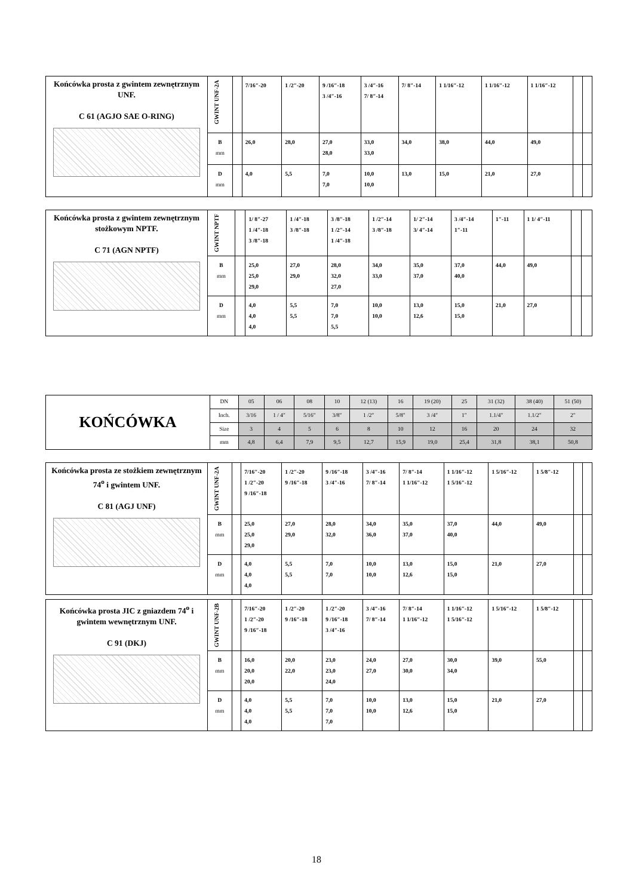| Końcówka prosta z gwintem zewnętrznym UNF. C 61 (AGJO SAE O-RING) | GWINT UNF-2A | | 7/16″-20 | 1 /2″-20 | 9 /16″-18 3 /4″-16 | 3 /4″-16 7/ 8″-14 | 7/ 8″-14 | 1 1/16″-12 | 1 1/16″-12 | 1 1/16″-12 | | |
| | B mm | | 26,0 | 28,0 | 27,0 28,0 | 33,0 33,0 | 34,0 | 38,0 | 44,0 | 49,0 | | |
| | D mm | | 4,0 | 5,5 | 7,0 7,0 | 10,0 10,0 | 13,0 | 15,0 | 21,0 | 27,0 | | |
| Końcówka prosta z gwintem zewnętrznym stożkowym NPTF. C 71 (AGN NPTF) | GWINT NPTF | | 1/ 8″-27 1 /4″-18 3 /8″-18 | 1 /4″-18 3 /8″-18 | 3 /8″-18 1 /2″-14 1 /4″-18 | 1 /2″-14 3 /8″-18 | 1/ 2″-14 3/ 4″-14 | 3 /4″-14 1″-11 | 1″-11 | 1 1/ 4″-11 | | |
| | B mm | | 25,0 25,0 29,0 | 27,0 29,0 | 28,0 32,0 27,0 | 34,0 33,0 | 35,0 37,0 | 37,0 40,0 | 44,0 | 49,0 | | |
| | D mm | | 4,0 4,0 4,0 | 5,5 5,5 | 7,0 7,0 5,5 | 10,0 10,0 | 13,0 12,6 | 15,0 15,0 | 21,0 | 27,0 | | |
| KOŃCÓWKA | DN | 05 | 06 | 08 | 10 | 12 (13) | 16 | 19 (20) | 25 | 31 (32) | 38 (40) | 51 (50) |
| | Inch. | 3/16 | 1 / 4″ | 5/16″ | 3/8″ | 1 /2″ | 5/8″ | 3 /4″ | 1″ | 1.1/4″ | 1.1/2″ | 2″ |
| | Size | 3 | 4 | 5 | 6 | 8 | 10 | 12 | 16 | 20 | 24 | 32 |
| | mm | 4,8 | 6,4 | 7,9 | 9,5 | 12,7 | 15,9 | 19,0 | 25,4 | 31,8 | 38,1 | 50,8 |
| Końcówka prosta ze stożkiem zewnętrznym 74<sup>o</sup> i gwintem UNF. C 81 (AGJ UNF) | GWINT UNF-2A | | 7/16″-20 1 /2″-20 9 /16″-18 | 1 /2″-20 9 /16″-18 | 9 /16″-18 3 /4″-16 | 3 /4″-16 7/ 8″-14 | 7/ 8″-14 1 1/16″-12 | 1 1/16″-12 1 5/16″-12 | 1 5/16″-12 | 1 5/8″-12 | | |
| | B mm | | 25,0 25,0 29,0 | 27,0 29,0 | 28,0 32,0 | 34,0 36,0 | 35,0 37,0 | 37,0 40,0 | 44,0 | 49,0 | | |
| | D mm | | 4,0 4,0 4,0 | 5,5 5,5 | 7,0 7,0 | 10,0 10,0 | 13,0 12,6 | 15,0 15,0 | 21,0 | 27,0 | | |
| Końcówka prosta JIC z gniazdem 74<sup>o</sup> i gwintem wewnętrznym UNF. C 91 (DKJ) | GWINT UNF-2B | | 7/16″-20 1 /2″-20 9 /16″-18 | 1 /2″-20 9 /16″-18 | 1 /2″-20 9 /16″-18 3 /4″-16 | 3 /4″-16 7/ 8″-14 | 7/ 8″-14 1 1/16″-12 | 1 1/16″-12 1 5/16″-12 | 1 5/16″-12 | 1 5/8″-12 | | |
| | B mm | | 16,0 20,0 20,0 | 20,0 22,0 | 23,0 23,0 24,0 | 24,0 27,0 | 27,0 30,0 | 30,0 34,0 | 39,0 | 55,0 | | |
| | D mm | | 4,0 4,0 4,0 | 5,5 5,5 | 7,0 7,0 7,0 | 10,0 10,0 | 13,0 12,6 | 15,0 15,0 | 21,0 | 27,0 | | |
18